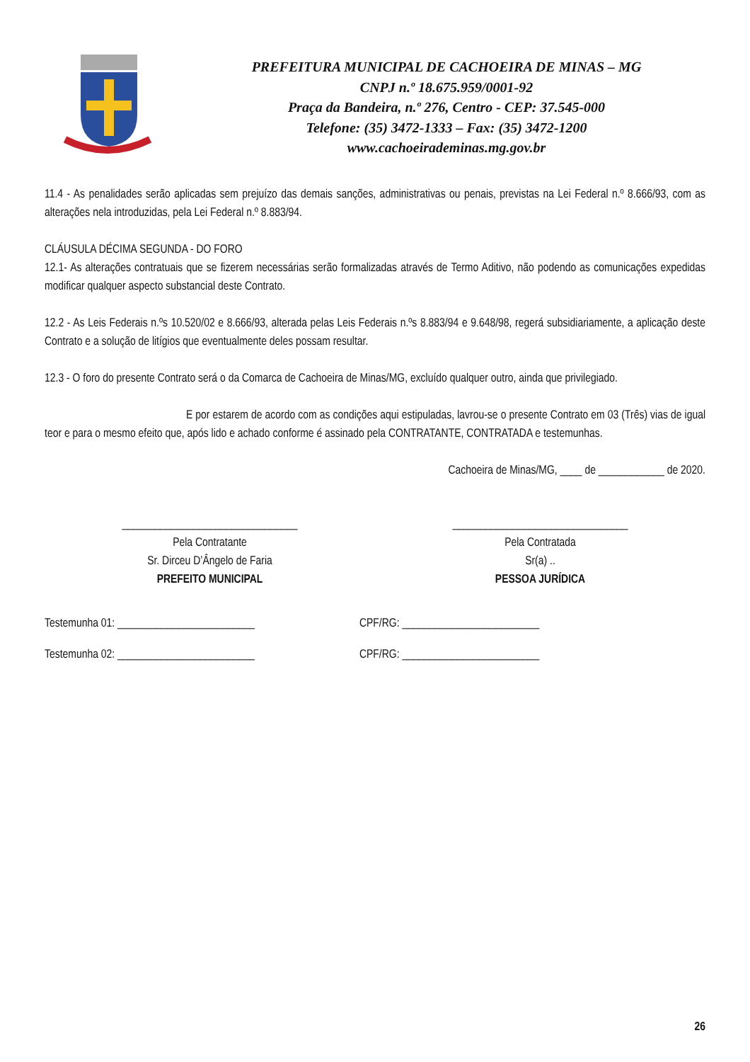PREFEITURA MUNICIPAL DE CACHOEIRA DE MINAS – MG
CNPJ n.º 18.675.959/0001-92
Praça da Bandeira, n.º 276, Centro - CEP: 37.545-000
Telefone: (35) 3472-1333 – Fax: (35) 3472-1200
www.cachoeirademinas.mg.gov.br
11.4 - As penalidades serão aplicadas sem prejuízo das demais sanções, administrativas ou penais, previstas na Lei Federal n.º 8.666/93, com as alterações nela introduzidas, pela Lei Federal n.º 8.883/94.
CLÁUSULA DÉCIMA SEGUNDA - DO FORO
12.1- As alterações contratuais que se fizerem necessárias serão formalizadas através de Termo Aditivo, não podendo as comunicações expedidas modificar qualquer aspecto substancial deste Contrato.
12.2 - As Leis Federais n.ºs 10.520/02 e 8.666/93, alterada pelas Leis Federais n.ºs 8.883/94 e 9.648/98, regerá subsidiariamente, a aplicação deste Contrato e a solução de litígios que eventualmente deles possam resultar.
12.3 - O foro do presente Contrato será o da Comarca de Cachoeira de Minas/MG, excluído qualquer outro, ainda que privilegiado.
E por estarem de acordo com as condições aqui estipuladas, lavrou-se o presente Contrato em 03 (Três) vias de igual teor e para o mesmo efeito que, após lido e achado conforme é assinado pela CONTRATANTE, CONTRATADA e testemunhas.
Cachoeira de Minas/MG, ____ de ____________ de 2020.
________________________________
Pela Contratante
Sr. Dirceu D’Ângelo de Faria
PREFEITO MUNICIPAL
________________________________
Pela Contratada
Sr(a) ..
PESSOA JURÍDICA
Testemunha 01: _________________________ CPF/RG: _________________________
Testemunha 02: _________________________ CPF/RG: _________________________
26